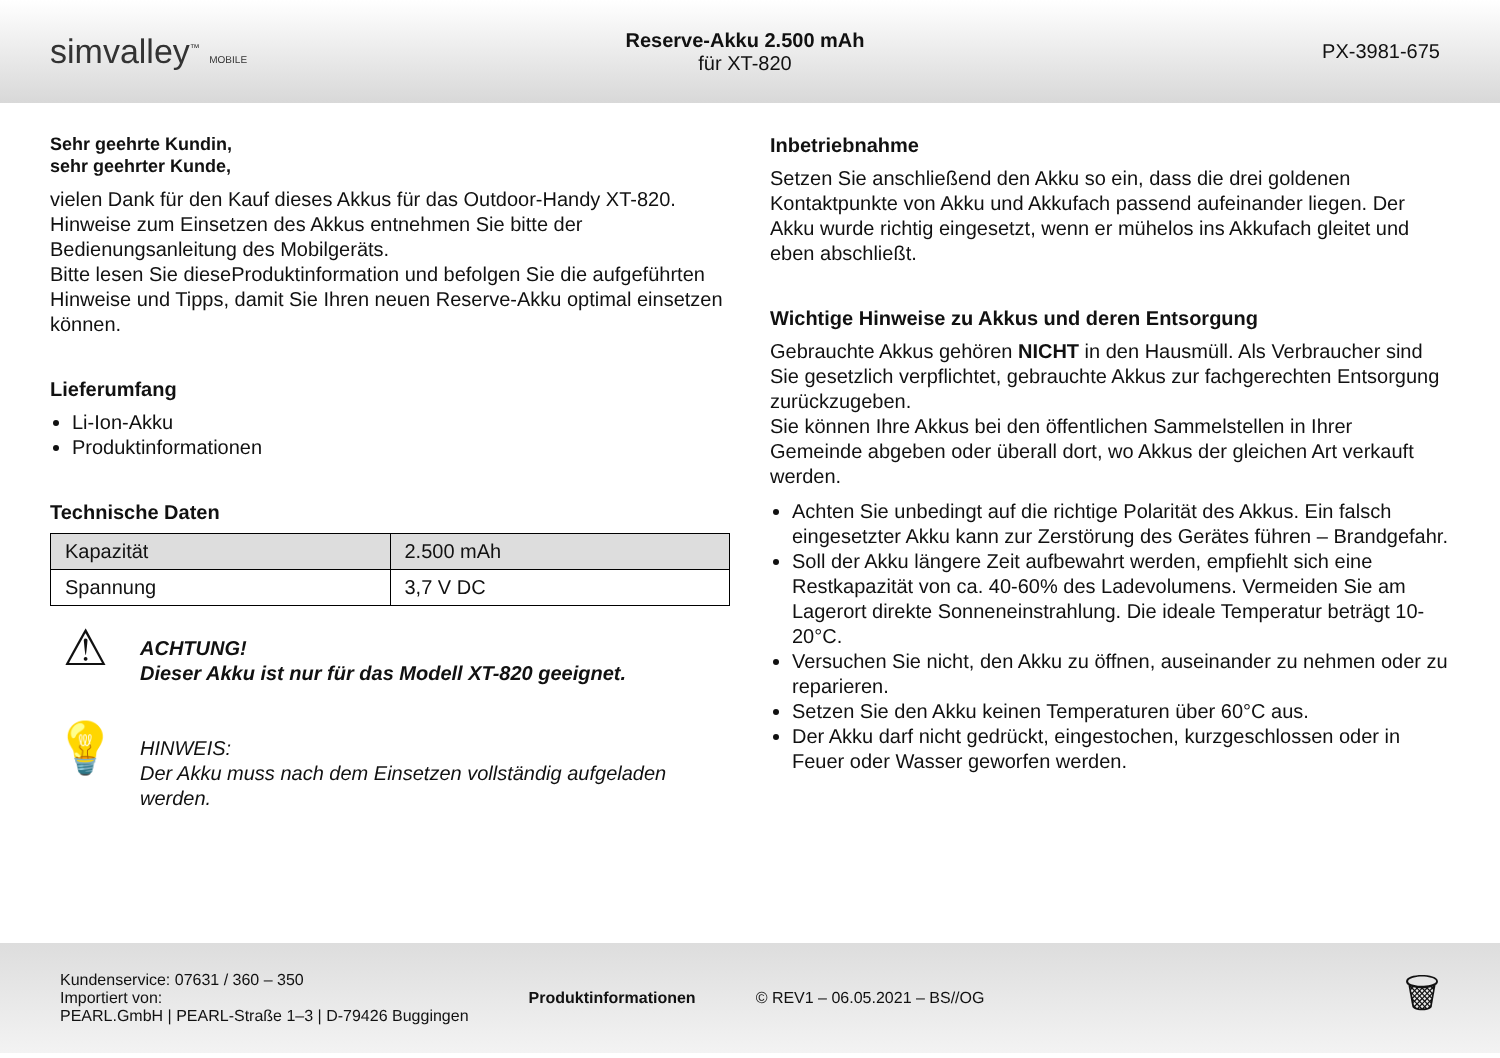simvalley<sup>™</sup> MOBILE
Reserve-Akku 2.500 mAh
für XT-820
PX-3981-675
Sehr geehrte Kundin,
sehr geehrter Kunde,
vielen Dank für den Kauf dieses Akkus für das Outdoor-Handy XT-820. Hinweise zum Einsetzen des Akkus entnehmen Sie bitte der Bedienungsanleitung des Mobilgeräts.
Bitte lesen Sie dieseProduktinformation und befolgen Sie die aufgeführten Hinweise und Tipps, damit Sie Ihren neuen Reserve-Akku optimal einsetzen können.
Lieferumfang
Li-Ion-Akku
Produktinformationen
Technische Daten
| Kapazität | 2.500 mAh |
| Spannung | 3,7 V DC |
⚠
ACHTUNG!
Dieser Akku ist nur für das Modell XT-820 geeignet.
💡
HINWEIS:
Der Akku muss nach dem Einsetzen vollständig aufgeladen werden.
Inbetriebnahme
Setzen Sie anschließend den Akku so ein, dass die drei goldenen Kontaktpunkte von Akku und Akkufach passend aufeinander liegen. Der Akku wurde richtig eingesetzt, wenn er mühelos ins Akkufach gleitet und eben abschließt.
Wichtige Hinweise zu Akkus und deren Entsorgung
Gebrauchte Akkus gehören NICHT in den Hausmüll. Als Verbraucher sind Sie gesetzlich verpflichtet, gebrauchte Akkus zur fachgerechten Entsorgung zurückzugeben.
Sie können Ihre Akkus bei den öffentlichen Sammelstellen in Ihrer Gemeinde abgeben oder überall dort, wo Akkus der gleichen Art verkauft werden.
Achten Sie unbedingt auf die richtige Polarität des Akkus. Ein falsch eingesetzter Akku kann zur Zerstörung des Gerätes führen – Brandgefahr.
Soll der Akku längere Zeit aufbewahrt werden, empfiehlt sich eine Restkapazität von ca. 40-60% des Ladevolumens. Vermeiden Sie am Lagerort direkte Sonneneinstrahlung. Die ideale Temperatur beträgt 10-20°C.
Versuchen Sie nicht, den Akku zu öffnen, auseinander zu nehmen oder zu reparieren.
Setzen Sie den Akku keinen Temperaturen über 60°C aus.
Der Akku darf nicht gedrückt, eingestochen, kurzgeschlossen oder in Feuer oder Wasser geworfen werden.
Kundenservice: 07631 / 360 – 350
Importiert von:
PEARL.GmbH | PEARL-Straße 1–3 | D-79426 Buggingen
Produktinformationen © REV1 – 06.05.2021 – BS//OG
🗑